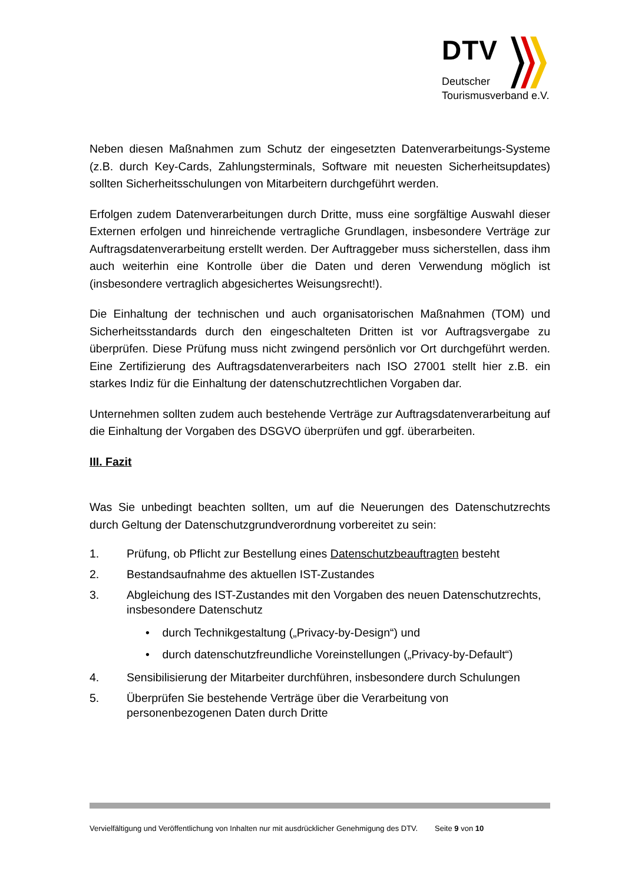DTV
Deutscher
Tourismusverband e.V.
Neben diesen Maßnahmen zum Schutz der eingesetzten Datenverarbeitungs-Systeme (z.B. durch Key-Cards, Zahlungsterminals, Software mit neuesten Sicherheitsupdates) sollten Sicherheitsschulungen von Mitarbeitern durchgeführt werden.
Erfolgen zudem Datenverarbeitungen durch Dritte, muss eine sorgfältige Auswahl dieser Externen erfolgen und hinreichende vertragliche Grundlagen, insbesondere Verträge zur Auftragsdatenverarbeitung erstellt werden. Der Auftraggeber muss sicherstellen, dass ihm auch weiterhin eine Kontrolle über die Daten und deren Verwendung möglich ist (insbesondere vertraglich abgesichertes Weisungsrecht!).
Die Einhaltung der technischen und auch organisatorischen Maßnahmen (TOM) und Sicherheitsstandards durch den eingeschalteten Dritten ist vor Auftragsvergabe zu überprüfen. Diese Prüfung muss nicht zwingend persönlich vor Ort durchgeführt werden. Eine Zertifizierung des Auftragsdatenverarbeiters nach ISO 27001 stellt hier z.B. ein starkes Indiz für die Einhaltung der datenschutzrechtlichen Vorgaben dar.
Unternehmen sollten zudem auch bestehende Verträge zur Auftragsdatenverarbeitung auf die Einhaltung der Vorgaben des DSGVO überprüfen und ggf. überarbeiten.
III. Fazit
Was Sie unbedingt beachten sollten, um auf die Neuerungen des Datenschutzrechts durch Geltung der Datenschutzgrundverordnung vorbereitet zu sein:
1. Prüfung, ob Pflicht zur Bestellung eines Datenschutzbeauftragten besteht
2. Bestandsaufnahme des aktuellen IST-Zustandes
3. Abgleichung des IST-Zustandes mit den Vorgaben des neuen Datenschutzrechts, insbesondere Datenschutz
• durch Technikgestaltung („Privacy-by-Design“) und
• durch datenschutzfreundliche Voreinstellungen („Privacy-by-Default“)
4. Sensibilisierung der Mitarbeiter durchführen, insbesondere durch Schulungen
5. Überprüfen Sie bestehende Verträge über die Verarbeitung von personenbezogenen Daten durch Dritte
Vervielfältigung und Veröffentlichung von Inhalten nur mit ausdrücklicher Genehmigung des DTV. Seite 9 von 10